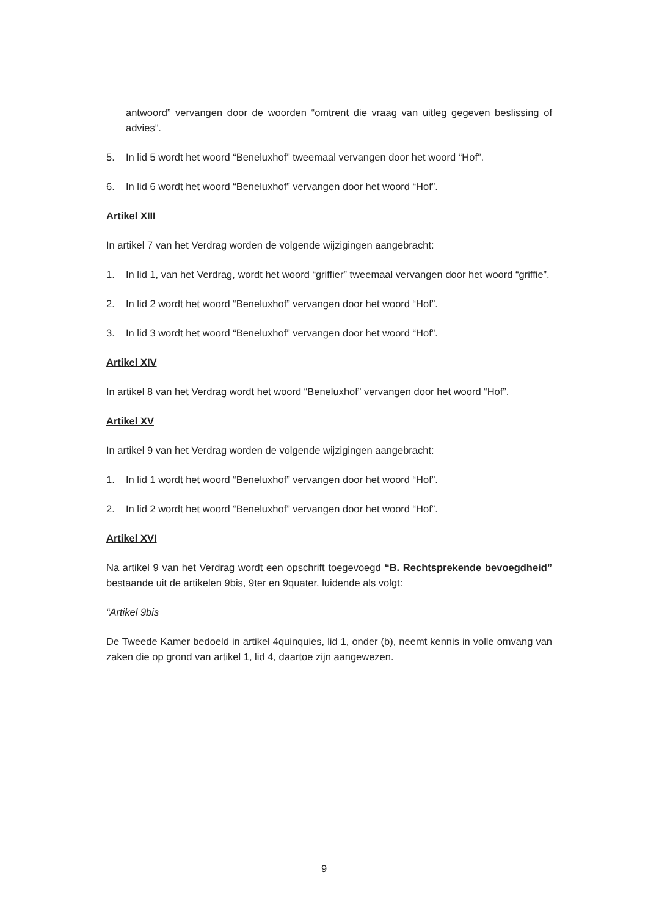antwoord” vervangen door de woorden “omtrent die vraag van uitleg gegeven beslissing of advies”.
5. In lid 5 wordt het woord “Beneluxhof” tweemaal vervangen door het woord “Hof”.
6. In lid 6 wordt het woord “Beneluxhof” vervangen door het woord “Hof”.
Artikel XIII
In artikel 7 van het Verdrag worden de volgende wijzigingen aangebracht:
1. In lid 1, van het Verdrag, wordt het woord “griffier” tweemaal vervangen door het woord “griffie”.
2. In lid 2 wordt het woord “Beneluxhof” vervangen door het woord “Hof”.
3. In lid 3 wordt het woord “Beneluxhof” vervangen door het woord “Hof”.
Artikel XIV
In artikel 8 van het Verdrag wordt het woord “Beneluxhof” vervangen door het woord “Hof”.
Artikel XV
In artikel 9 van het Verdrag worden de volgende wijzigingen aangebracht:
1. In lid 1 wordt het woord “Beneluxhof” vervangen door het woord “Hof”.
2. In lid 2 wordt het woord “Beneluxhof” vervangen door het woord “Hof”.
Artikel XVI
Na artikel 9 van het Verdrag wordt een opschrift toegevoegd “B. Rechtsprekende bevoegdheid” bestaande uit de artikelen 9bis, 9ter en 9quater, luidende als volgt:
“Artikel 9bis
De Tweede Kamer bedoeld in artikel 4quinquies, lid 1, onder (b), neemt kennis in volle omvang van zaken die op grond van artikel 1, lid 4, daartoe zijn aangewezen.
9